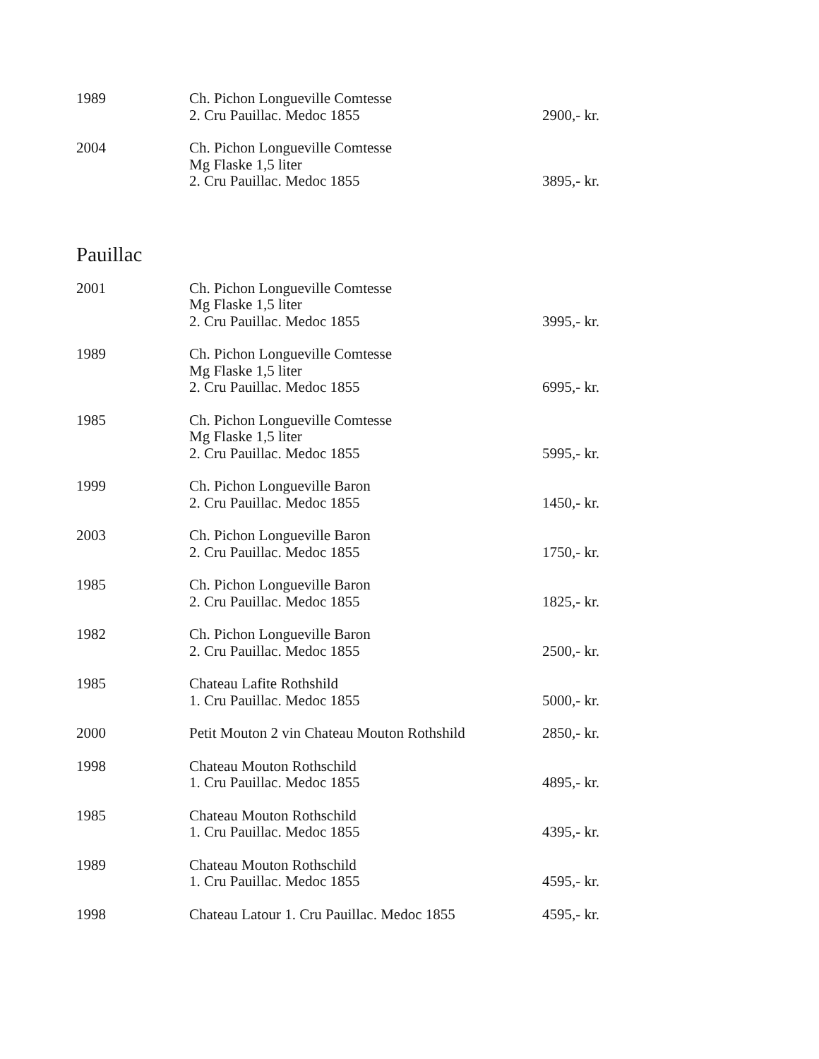| 1989 | Ch. Pichon Longueville Comtesse 2. Cru Pauillac. Medoc 1855 | 2900,- kr. |
| 2004 | Ch. Pichon Longueville Comtesse Mg Flaske 1,5 liter 2. Cru Pauillac. Medoc 1855 | 3895,- kr. |
Pauillac
| 2001 | Ch. Pichon Longueville Comtesse Mg Flaske 1,5 liter 2. Cru Pauillac. Medoc 1855 | 3995,- kr. |
| 1989 | Ch. Pichon Longueville Comtesse Mg Flaske 1,5 liter 2. Cru Pauillac. Medoc 1855 | 6995,- kr. |
| 1985 | Ch. Pichon Longueville Comtesse Mg Flaske 1,5 liter 2. Cru Pauillac. Medoc 1855 | 5995,- kr. |
| 1999 | Ch. Pichon Longueville Baron 2. Cru Pauillac. Medoc 1855 | 1450,- kr. |
| 2003 | Ch. Pichon Longueville Baron 2. Cru Pauillac. Medoc 1855 | 1750,- kr. |
| 1985 | Ch. Pichon Longueville Baron 2. Cru Pauillac. Medoc 1855 | 1825,- kr. |
| 1982 | Ch. Pichon Longueville Baron 2. Cru Pauillac. Medoc 1855 | 2500,- kr. |
| 1985 | Chateau Lafite Rothshild 1. Cru Pauillac. Medoc 1855 | 5000,- kr. |
| 2000 | Petit Mouton 2 vin Chateau Mouton Rothshild | 2850,- kr. |
| 1998 | Chateau Mouton Rothschild 1. Cru Pauillac. Medoc 1855 | 4895,- kr. |
| 1985 | Chateau Mouton Rothschild 1. Cru Pauillac. Medoc 1855 | 4395,- kr. |
| 1989 | Chateau Mouton Rothschild 1. Cru Pauillac. Medoc 1855 | 4595,- kr. |
| 1998 | Chateau Latour 1. Cru Pauillac. Medoc 1855 | 4595,- kr. |